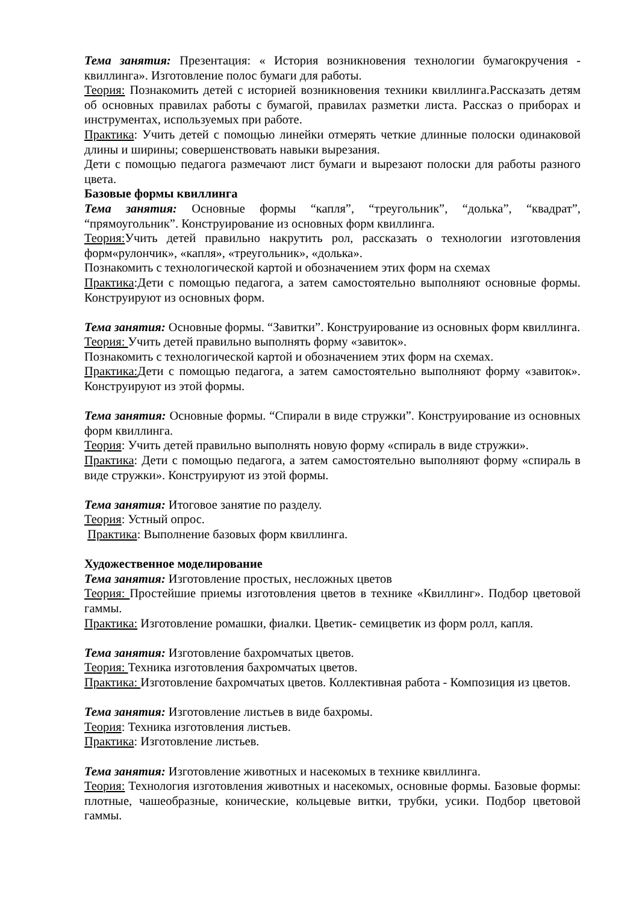Тема занятия: Презентация: « История возникновения технологии бумагокручения - квиллинга». Изготовление полос бумаги для работы.
Теория: Познакомить детей с историей возникновения техники квиллинга.Рассказать детям об основных правилах работы с бумагой, правилах разметки листа. Рассказ о приборах и инструментах, используемых при работе.
Практика: Учить детей с помощью линейки отмерять четкие длинные полоски одинаковой длины и ширины; совершенствовать навыки вырезания.
Дети с помощью педагога размечают лист бумаги и вырезают полоски для работы разного цвета.
Базовые формы квиллинга
Тема занятия: Основные формы “капля”, “треугольник”, “долька”, “квадрат”, “прямоугольник”. Конструирование из основных форм квиллинга.
Теория: Учить детей правильно накрутить рол, рассказать о технологии изготовления форм«рулончик», «капля», «треугольник», «долька».
Познакомить с технологической картой и обозначением этих форм на схемах
Практика:Дети с помощью педагога, а затем самостоятельно выполняют основные формы. Конструируют из основных форм.
Тема занятия: Основные формы. “Завитки”. Конструирование из основных форм квиллинга.
Теория: Учить детей правильно выполнять форму «завиток».
Познакомить с технологической картой и обозначением этих форм на схемах.
Практика: Дети с помощью педагога, а затем самостоятельно выполняют форму «завиток». Конструируют из этой формы.
Тема занятия: Основные формы. “Спирали в виде стружки”. Конструирование из основных форм квиллинга.
Теория: Учить детей правильно выполнять новую форму «спираль в виде стружки».
Практика: Дети с помощью педагога, а затем самостоятельно выполняют форму «спираль в виде стружки». Конструируют из этой формы.
Тема занятия: Итоговое занятие по разделу.
Теория: Устный опрос.
Практика: Выполнение базовых форм квиллинга.
Художественное моделирование
Тема занятия: Изготовление простых, несложных цветов
Теория: Простейшие приемы изготовления цветов в технике «Квиллинг». Подбор цветовой гаммы.
Практика: Изготовление ромашки, фиалки. Цветик- семицветик из форм ролл, капля.
Тема занятия: Изготовление бахромчатых цветов.
Теория: Техника изготовления бахромчатых цветов.
Практика: Изготовление бахромчатых цветов. Коллективная работа - Композиция из цветов.
Тема занятия: Изготовление листьев в виде бахромы.
Теория: Техника изготовления листьев.
Практика: Изготовление листьев.
Тема занятия: Изготовление животных и насекомых в технике квиллинга.
Теория: Технология изготовления животных и насекомых, основные формы. Базовые формы: плотные, чашеобразные, конические, кольцевые витки, трубки, усики. Подбор цветовой гаммы.